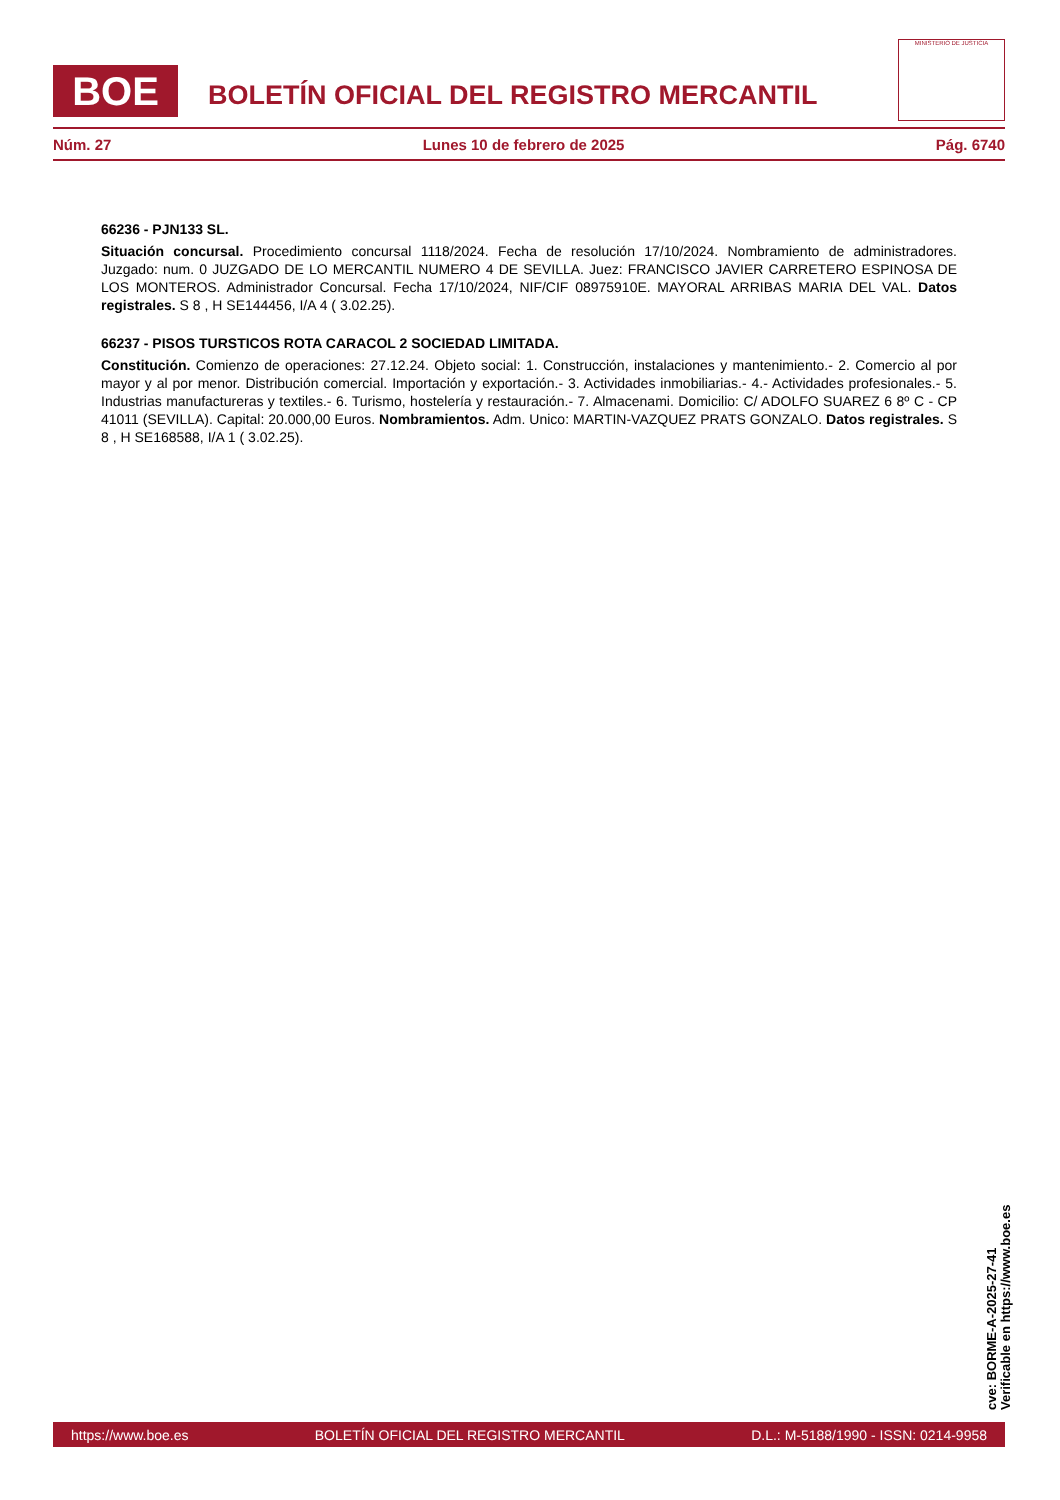BOE
BOLETÍN OFICIAL DEL REGISTRO MERCANTIL
MINISTERIO DE JUSTICIA
Núm. 27 Lunes 10 de febrero de 2025 Pág. 6740
66236 - PJN133 SL.
Situación concursal. Procedimiento concursal 1118/2024. Fecha de resolución 17/10/2024. Nombramiento de administradores. Juzgado: num. 0 JUZGADO DE LO MERCANTIL NUMERO 4 DE SEVILLA. Juez: FRANCISCO JAVIER CARRETERO ESPINOSA DE LOS MONTEROS. Administrador Concursal. Fecha 17/10/2024, NIF/CIF 08975910E. MAYORAL ARRIBAS MARIA DEL VAL. Datos registrales. S 8 , H SE144456, I/A 4 ( 3.02.25).
66237 - PISOS TURSTICOS ROTA CARACOL 2 SOCIEDAD LIMITADA.
Constitución. Comienzo de operaciones: 27.12.24. Objeto social: 1. Construcción, instalaciones y mantenimiento.- 2. Comercio al por mayor y al por menor. Distribución comercial. Importación y exportación.- 3. Actividades inmobiliarias.- 4.- Actividades profesionales.- 5. Industrias manufactureras y textiles.- 6. Turismo, hostelería y restauración.- 7. Almacenami. Domicilio: C/ ADOLFO SUAREZ 6 8º C - CP 41011 (SEVILLA). Capital: 20.000,00 Euros. Nombramientos. Adm. Unico: MARTIN-VAZQUEZ PRATS GONZALO. Datos registrales. S 8 , H SE168588, I/A 1 ( 3.02.25).
cve: BORME-A-2025-27-41
Verificable en https://www.boe.es
https://www.boe.es BOLETÍN OFICIAL DEL REGISTRO MERCANTIL D.L.: M-5188/1990 - ISSN: 0214-9958